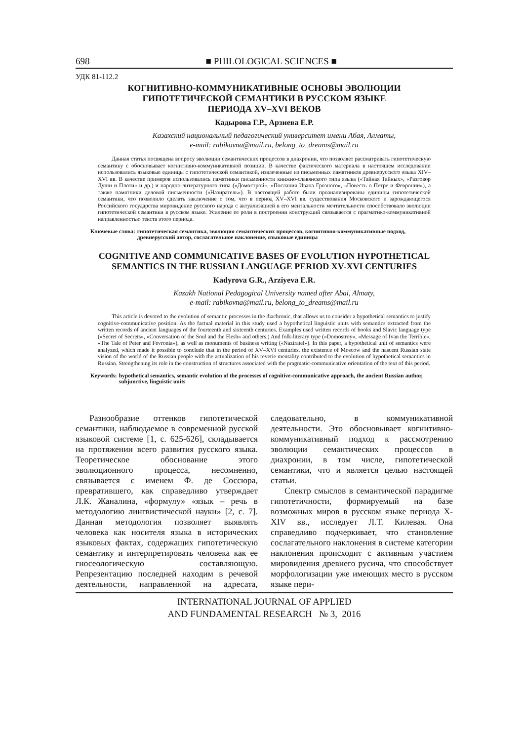698 ■ PHILOLOGICAL SCIENCES ■
УДК 81-112.2
КОГНИТИВНО-КОММУНИКАТИВНЫЕ ОСНОВЫ ЭВОЛЮЦИИ
ГИПОТЕТИЧЕСКОЙ СЕМАНТИКИ В РУССКОМ ЯЗЫКЕ
ПЕРИОДА XV–XVI ВЕКОВ
Кадырова Г.Р., Арзиева Е.Р.
Казахский национальный педагогический университет имени Абая, Алматы,
e-mail: rabikovna@mail.ru, belong_to_dreams@mail.ru
Данная статья посвящена вопросу эволюции семантических процессов в диахронии, что позволяет рассматривать гипотетическую семантику с обосновывает когнитивно-коммуникативной позиции. В качестве фактического материала в настоящем исследовании использовались языковые единицы с гипотетической семантикой, извлеченные из письменных памятников древнерусского языка XIV–XVI вв. В качестве примеров использовались памятники письменности книжно-славянского типа языка («Тайная Тайных», «Разговор Души и Плоти» и др.) и народно-литературного типа («Домострой», «Послания Ивана Грозного», «Повесть о Петре и Февронии»), а также памятники деловой письменности («Назиратель»). В настоящей работе были проанализированы единицы гипотетической семантики, что позволило сделать заключение о том, что в период XV–XVI вв. существования Московского и зарождающегося Российского государства мировидение русского народа с актуализацией в его ментальности мечтательности способствовало эволюции гипотетической семантики в русском языке. Усиление ее роли в построении конструкций связывается с прагматико-коммуникативной направленностью текста этого периода.
Ключевые слова: гипотетическая семантика, эволюция семантических процессов, когнитивно-коммуникативные подход, древнерусский автор, сослагательное наклонение, языковые единицы
COGNITIVE AND COMMUNICATIVE BASES OF EVOLUTION HYPOTHETICAL
SEMANTICS IN THE RUSSIAN LANGUAGE PERIOD XV-XVI CENTURIES
Kadyrova G.R., Arziyeva E.R.
Kazakh National Pedagogical University named after Abai, Almaty,
e-mail: rabikovna@mail.ru, belong_to_dreams@mail.ru
This article is devoted to the evolution of semantic processes in the diachronic, that allows us to consider a hypothetical semantics to justify cognitive-communicative position. As the factual material in this study used a hypothetical linguistic units with semantics extracted from the written records of ancient languages of the fourteenth and sixteenth centuries. Examples used written records of books and Slavic language type («Secret of Secrets», «Conversation of the Soul and the Flesh» and others.) And folk-literary type («Domostroy», «Message of Ivan the Terrible», «The Tale of Peter and Fevronia»), as well as monuments of business writing («Naziratel»). In this paper, a hypothetical unit of semantics were analyzed, which made it possible to conclude that in the period of XV–XVI centuries. the existence of Moscow and the nascent Russian state vision of the world of the Russian people with the actualization of his reverie mentality contributed to the evolution of hypothetical semantics in Russian. Strengthening its role in the construction of structures associated with the pragmatic-communicative orientation of the text of this period.
Keywords: hypothetical semantics, semantic evolution of the processes of cognitive-communicative approach, the ancient Russian author, subjunctive, linguistic units
Разнообразие оттенков гипотетической семантики, наблюдаемое в современной русской языковой системе [1, с. 625-626], складывается на протяжении всего развития русского языка. Теоретическое обоснование этого эволюционного процесса, несомненно, связывается с именем Ф. де Соссюра, превратившего, как справедливо утверждает Л.К. Жаналина, «формулу» «язык – речь в методологию лингвистической науки» [2, с. 7]. Данная методология позволяет выявлять человека как носителя языка в исторических языковых фактах, содержащих гипотетическую семантику и интерпретировать человека как ее гносеологическую составляющую. Репрезентацию последней находим в речевой деятельности, направленной на адресата, следовательно, в коммуникативной деятельности. Это обосновывает когнитивно-коммуникативный подход к рассмотрению эволюции семантических процессов в диахронии, в том числе, гипотетической семантики, что и является целью настоящей статьи.
Спектр смыслов в семантической парадигме гипотетичности, формируемый на базе возможных миров в русском языке периода X-XIV вв., исследует Л.Т. Килевая. Она справедливо подчеркивает, что становление сослагательного наклонения в системе категории наклонения происходит с активным участием мировидения древнего русича, что способствует морфологизации уже имеющих место в русском языке пери-
INTERNATIONAL JOURNAL OF APPLIED
AND FUNDAMENTAL RESEARCH № 3, 2016